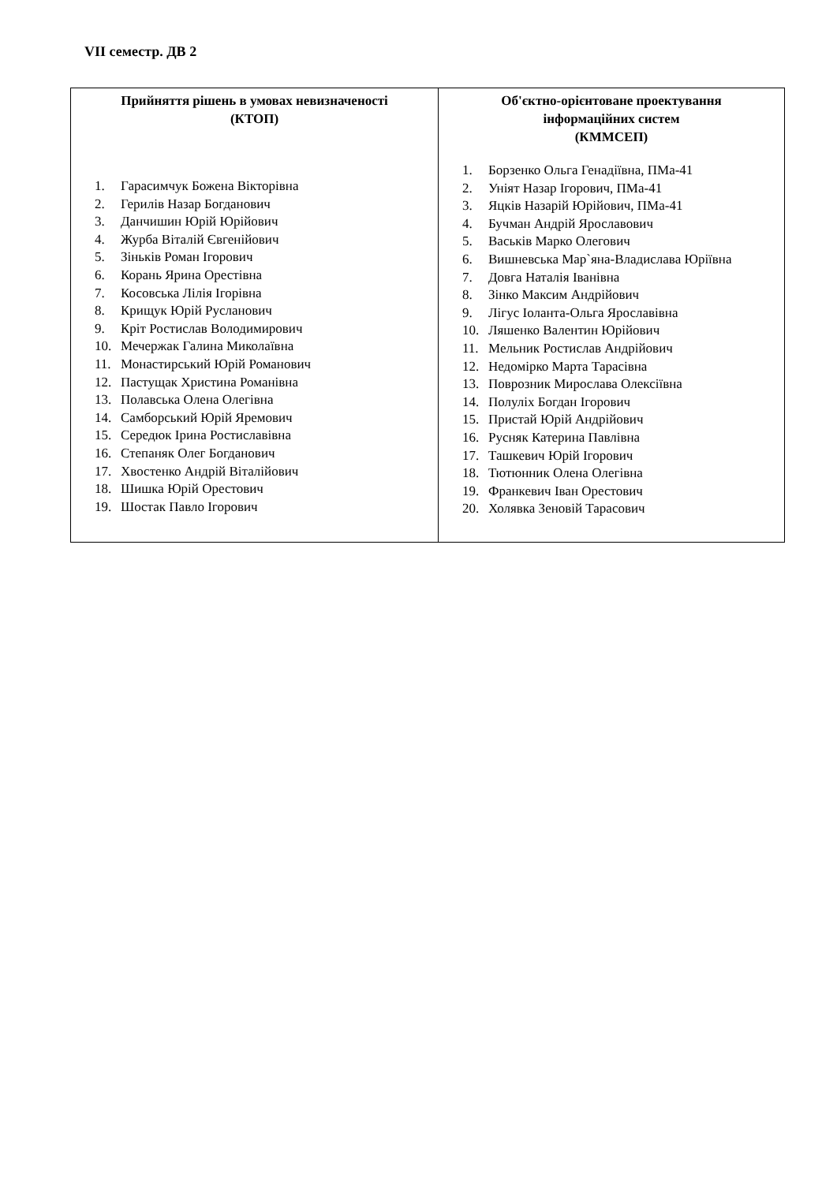VII семестр. ДВ 2
| Прийняття рішень в умовах невизначеності (КТОП) 1. Гарасимчук Божена Вікторівна 2. Герилів Назар Богданович 3. Данчишин Юрій Юрійович 4. Журба Віталій Євгенійович 5. Зіньків Роман Ігорович 6. Корань Ярина Орестівна 7. Косовська Лілія Ігорівна 8. Крищук Юрій Русланович 9. Кріт Ростислав Володимирович 10. Мечержак Галина Миколаївна 11. Монастирський Юрій Романович 12. Пастущак Христина Романівна 13. Полавська Олена Олегівна 14. Самборський Юрій Яремович 15. Середюк Ірина Ростиславівна 16. Степаняк Олег Богданович 17. Хвостенко Андрій Віталійович 18. Шишка Юрій Орестович 19. Шостак Павло Ігорович | Об'єктно-орієнтоване проектування інформаційних систем (КММСЕП) 1. Борзенко Ольга Генадіївна, ПМа-41 2. Уніят Назар Ігорович, ПМа-41 3. Яцків Назарій Юрійович, ПМа-41 4. Бучман Андрій Ярославович 5. Васьків Марко Олегович 6. Вишневська Мар`яна-Владислава Юріївна 7. Довга Наталія Іванівна 8. Зінко Максим Андрійович 9. Лігус Іоланта-Ольга Ярославівна 10. Ляшенко Валентин Юрійович 11. Мельник Ростислав Андрійович 12. Недомірко Марта Тарасівна 13. Поврозник Мирослава Олексіївна 14. Полуліх Богдан Ігорович 15. Пристай Юрій Андрійович 16. Русняк Катерина Павлівна 17. Ташкевич Юрій Ігорович 18. Тютюнник Олена Олегівна 19. Франкевич Іван Орестович 20. Холявка Зеновій Тарасович |